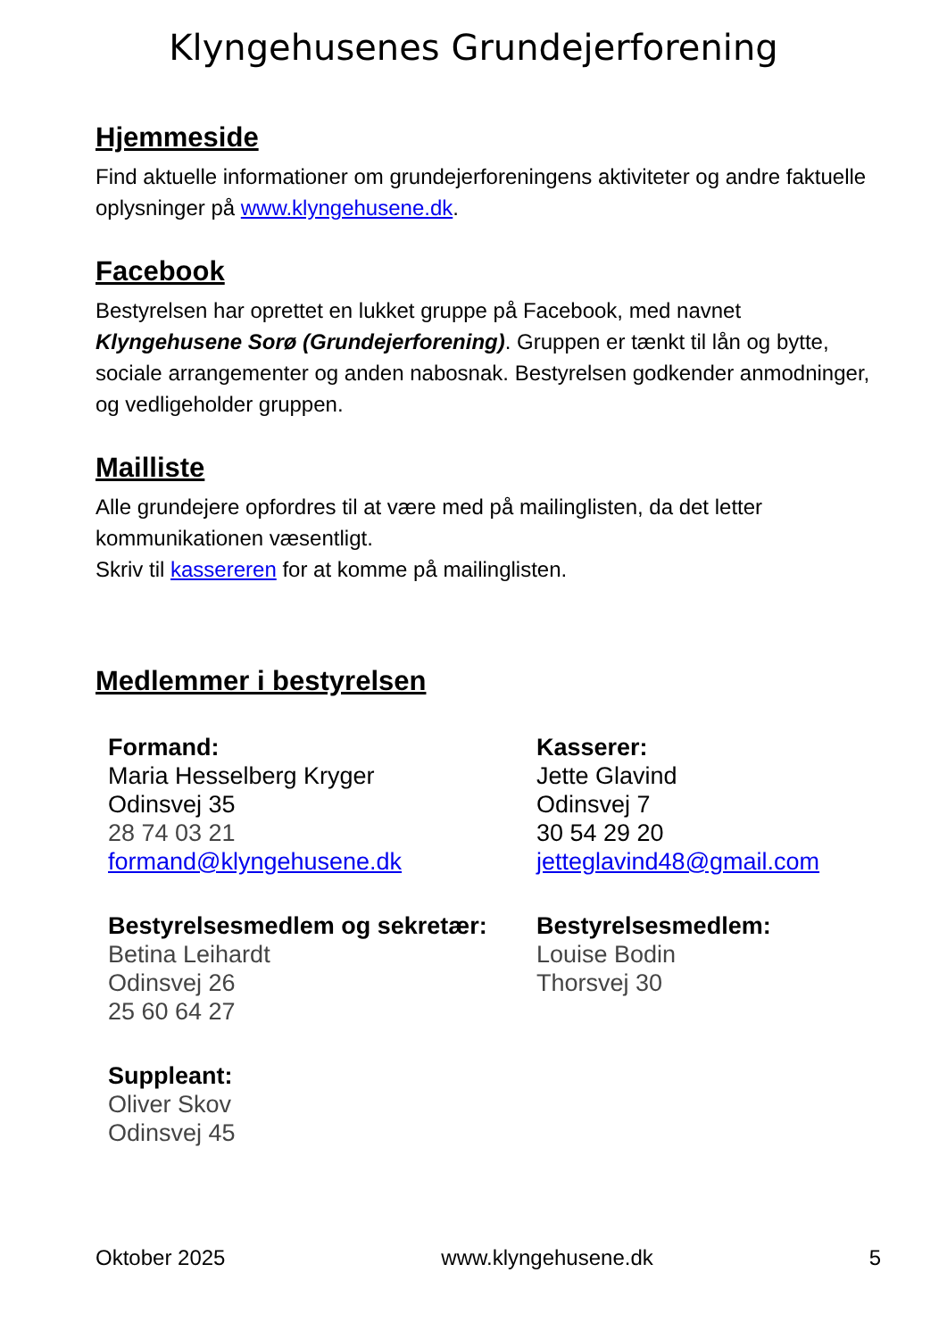Klyngehusenes Grundejerforening
Hjemmeside
Find aktuelle informationer om grundejerforeningens aktiviteter og andre faktuelle oplysninger på www.klyngehusene.dk.
Facebook
Bestyrelsen har oprettet en lukket gruppe på Facebook, med navnet Klyngehusene Sorø (Grundejerforening). Gruppen er tænkt til lån og bytte, sociale arrangementer og anden nabosnak. Bestyrelsen godkender anmodninger, og vedligeholder gruppen.
Mailliste
Alle grundejere opfordres til at være med på mailinglisten, da det letter kommunikationen væsentligt.
Skriv til kassereren for at komme på mailinglisten.
Medlemmer i bestyrelsen
Formand:
Maria Hesselberg Kryger
Odinsvej 35
28 74 03 21
formand@klyngehusene.dk
Kasserer:
Jette Glavind
Odinsvej 7
30 54 29 20
jetteglavind48@gmail.com
Bestyrelsesmedlem og sekretær:
Betina Leihardt
Odinsvej 26
25 60 64 27
Bestyrelsesmedlem:
Louise Bodin
Thorsvej 30
Suppleant:
Oliver Skov
Odinsvej 45
Oktober 2025 www.klyngehusene.dk 5